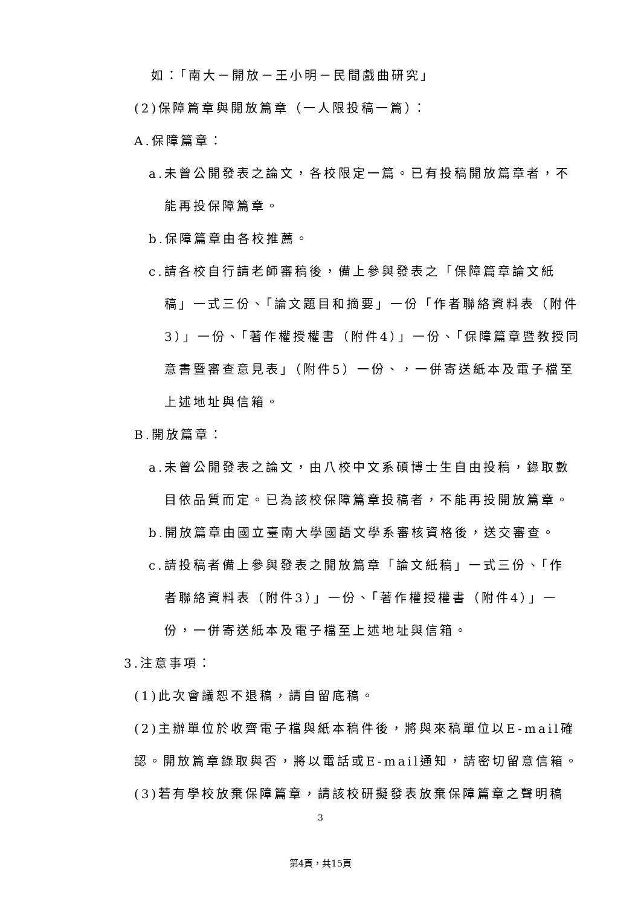如：「南大－開放－王小明－民間戲曲研究」
(2)保障篇章與開放篇章（一人限投稿一篇）：
A.保障篇章：
a.未曾公開發表之論文，各校限定一篇。已有投稿開放篇章者，不
能再投保障篇章。
b.保障篇章由各校推薦。
c.請各校自行請老師審稿後，備上參與發表之「保障篇章論文紙
稿」一式三份、「論文題目和摘要」一份「作者聯絡資料表（附件3）」一份、「著作權授權書（附件4）」一份、「保障篇章暨教授同意書暨審查意見表」（附件5）一份、，一併寄送紙本及電子檔至上述地址與信箱。
B.開放篇章：
a.未曾公開發表之論文，由八校中文系碩博士生自由投稿，錄取數
目依品質而定。已為該校保障篇章投稿者，不能再投開放篇章。
b.開放篇章由國立臺南大學國語文學系審核資格後，送交審查。
c.請投稿者備上參與發表之開放篇章「論文紙稿」一式三份、「作
者聯絡資料表（附件3）」一份、「著作權授權書（附件4）」一份，一併寄送紙本及電子檔至上述地址與信箱。
3.注意事項：
(1)此次會議恕不退稿，請自留底稿。
(2)主辦單位於收齊電子檔與紙本稿件後，將與來稿單位以E-mail確認。開放篇章錄取與否，將以電話或E-mail通知，請密切留意信箱。
(3)若有學校放棄保障篇章，請該校研擬發表放棄保障篇章之聲明稿
3
第4頁，共15頁